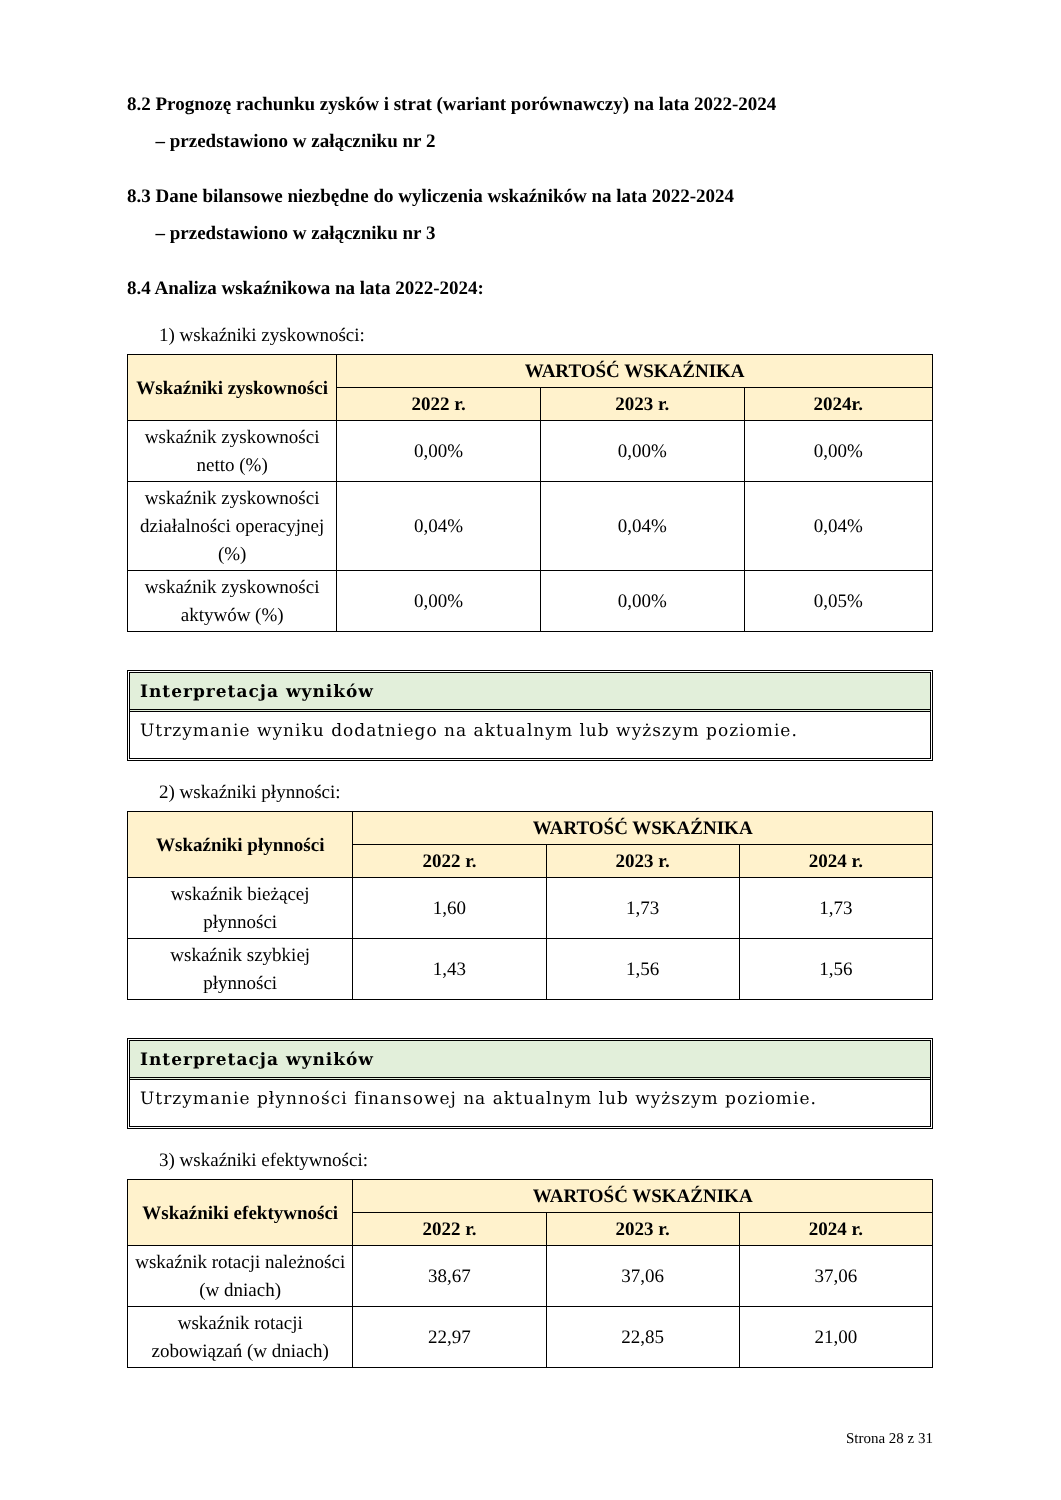8.2 Prognozę rachunku zysków i strat (wariant porównawczy) na lata 2022-2024
– przedstawiono w załączniku nr 2
8.3 Dane bilansowe niezbędne do wyliczenia wskaźników na lata 2022-2024
– przedstawiono w załączniku nr 3
8.4 Analiza wskaźnikowa na lata 2022-2024:
1) wskaźniki zyskowności:
| Wskaźniki zyskowności | WARTOŚĆ WSKAŹNIKA | | |
| --- | --- | --- | --- |
| | 2022 r. | 2023 r. | 2024r. |
| wskaźnik zyskowności netto (%) | 0,00% | 0,00% | 0,00% |
| wskaźnik zyskowności działalności operacyjnej (%) | 0,04% | 0,04% | 0,04% |
| wskaźnik zyskowności aktywów (%) | 0,00% | 0,00% | 0,05% |
Interpretacja wyników
Utrzymanie wyniku dodatniego na aktualnym lub wyższym poziomie.
2) wskaźniki płynności:
| Wskaźniki płynności | WARTOŚĆ WSKAŹNIKA | | |
| --- | --- | --- | --- |
| | 2022 r. | 2023 r. | 2024 r. |
| wskaźnik bieżącej płynności | 1,60 | 1,73 | 1,73 |
| wskaźnik szybkiej płynności | 1,43 | 1,56 | 1,56 |
Interpretacja wyników
Utrzymanie płynności finansowej na aktualnym lub wyższym poziomie.
3) wskaźniki efektywności:
| Wskaźniki efektywności | WARTOŚĆ WSKAŹNIKA | | |
| --- | --- | --- | --- |
| | 2022 r. | 2023 r. | 2024 r. |
| wskaźnik rotacji należności (w dniach) | 38,67 | 37,06 | 37,06 |
| wskaźnik rotacji zobowiązań (w dniach) | 22,97 | 22,85 | 21,00 |
Strona 28 z 31